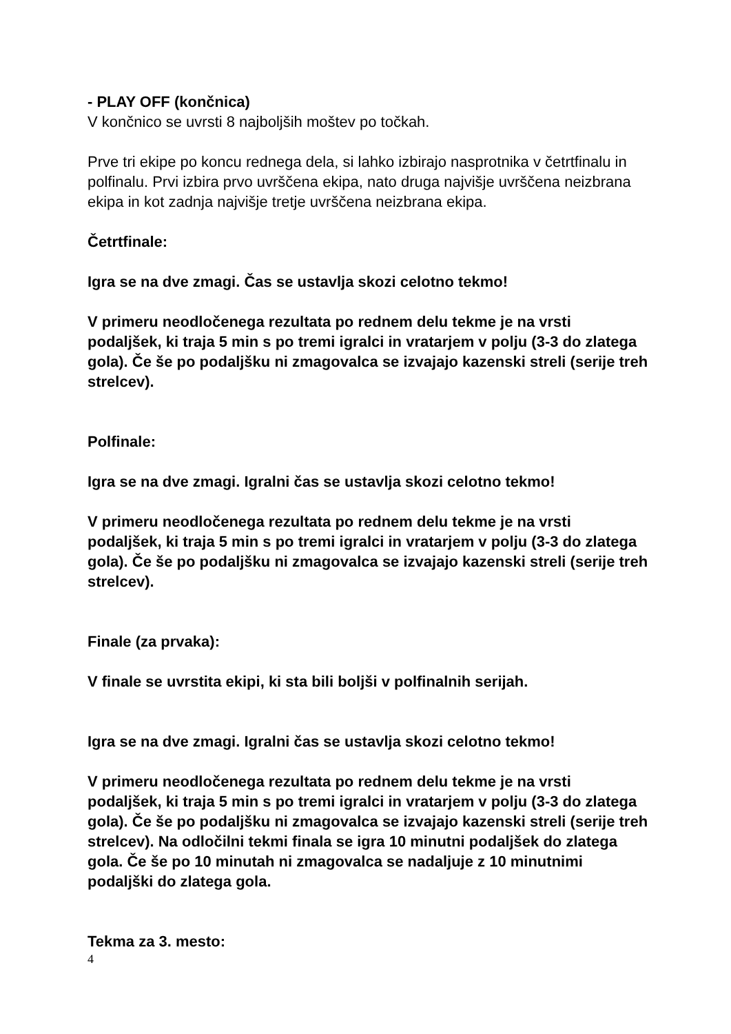- PLAY OFF (končnica)
V končnico se uvrsti 8 najboljših moštev po točkah.
Prve tri ekipe po koncu rednega dela, si lahko izbirajo nasprotnika v četrtfinalu in polfinalu. Prvi izbira prvo uvrščena ekipa, nato druga najvišje uvrščena neizbrana ekipa in kot zadnja najvišje tretje uvrščena neizbrana ekipa.
Četrtfinale:
Igra se na dve zmagi. Čas se ustavlja skozi celotno tekmo!
V primeru neodločenega rezultata po rednem delu tekme je na vrsti podaljšek, ki traja 5 min s po tremi igralci in vratarjem v polju (3-3 do zlatega gola). Če še po podaljšku ni zmagovalca se izvajajo kazenski streli (serije treh strelcev).
Polfinale:
Igra se na dve zmagi. Igralni čas se ustavlja skozi celotno tekmo!
V primeru neodločenega rezultata po rednem delu tekme je na vrsti podaljšek, ki traja 5 min s po tremi igralci in vratarjem v polju (3-3 do zlatega gola). Če še po podaljšku ni zmagovalca se izvajajo kazenski streli (serije treh strelcev).
Finale (za prvaka):
V finale se uvrstita ekipi, ki sta bili boljši v polfinalnih serijah.
Igra se na dve zmagi. Igralni čas se ustavlja skozi celotno tekmo!
V primeru neodločenega rezultata po rednem delu tekme je na vrsti podaljšek, ki traja 5 min s po tremi igralci in vratarjem v polju (3-3 do zlatega gola). Če še po podaljšku ni zmagovalca se izvajajo kazenski streli (serije treh strelcev). Na odločilni tekmi finala se igra 10 minutni podaljšek do zlatega gola. Če še po 10 minutah ni zmagovalca se nadaljuje z 10 minutnimi podaljški do zlatega gola.
Tekma za 3. mesto:
4